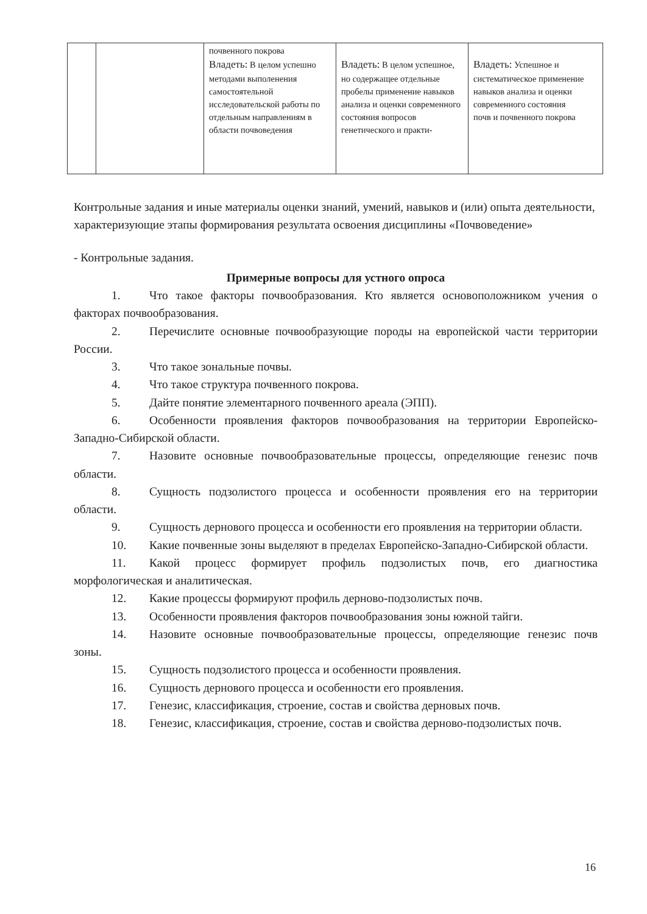| | | почвенного покрова Владеть: В целом успешно методами выполенения самостоятельной исследовательской работы по отдельным направлениям в области почвоведения | Владеть: В целом успешное, но содержащее отдельные пробелы применение навыков анализа и оценки современного состояния вопросов генетического и практи- | Владеть: Успешное и систематическое применение навыков анализа и оценки современного состояния почв и почвенного покрова |
Контрольные задания и иные материалы оценки знаний, умений, навыков и (или) опыта деятельности, характеризующие этапы формирования результата освоения дисциплины «Почвоведение»
- Контрольные задания.
Примерные вопросы для устного опроса
1. Что такое факторы почвообразования. Кто является основоположником учения о факторах почвообразования.
2. Перечислите основные почвообразующие породы на европейской части территории России.
3. Что такое зональные почвы.
4. Что такое структура почвенного покрова.
5. Дайте понятие элементарного почвенного ареала (ЭПП).
6. Особенности проявления факторов почвообразования на территории Европейско-Западно-Сибирской области.
7. Назовите основные почвообразовательные процессы, определяющие генезис почв области.
8. Сущность подзолистого процесса и особенности проявления его на территории области.
9. Сущность дернового процесса и особенности его проявления на территории области.
10. Какие почвенные зоны выделяют в пределах Европейско-Западно-Сибирской области.
11. Какой процесс формирует профиль подзолистых почв, его диагностика морфологическая и аналитическая.
12. Какие процессы формируют профиль дерново-подзолистых почв.
13. Особенности проявления факторов почвообразования зоны южной тайги.
14. Назовите основные почвообразовательные процессы, определяющие генезис почв зоны.
15. Сущность подзолистого процесса и особенности проявления.
16. Сущность дернового процесса и особенности его проявления.
17. Генезис, классификация, строение, состав и свойства дерновых почв.
18. Генезис, классификация, строение, состав и свойства дерново-подзолистых почв.
16